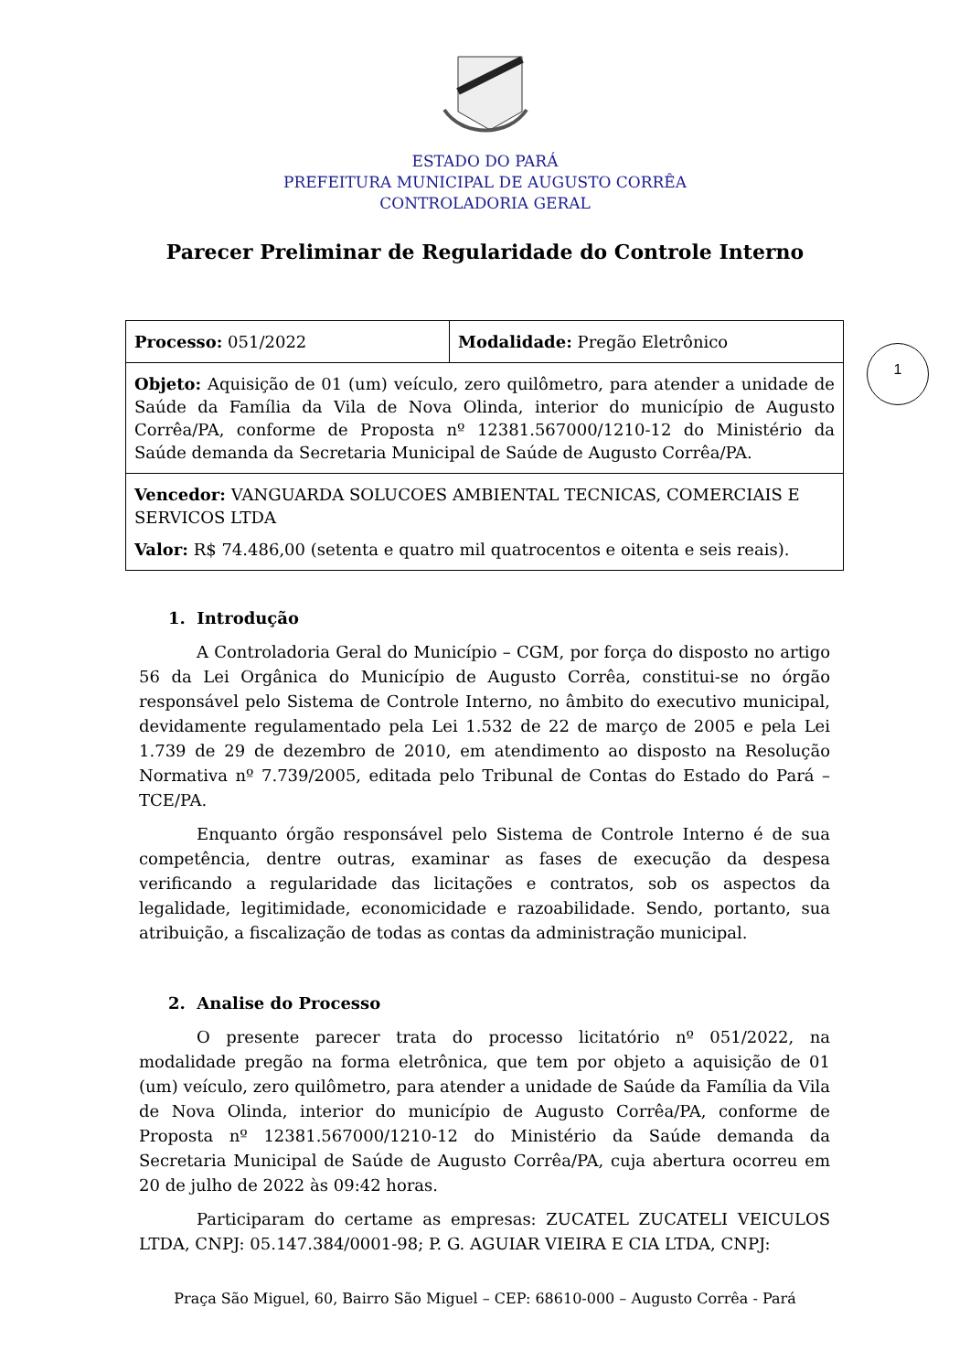ESTADO DO PARÁ
PREFEITURA MUNICIPAL DE AUGUSTO CORRÊA
CONTROLADORIA GERAL
Parecer Preliminar de Regularidade do Controle Interno
| Processo: 051/2022 | Modalidade: Pregão Eletrônico |
| Objeto: Aquisição de 01 (um) veículo, zero quilômetro, para atender a unidade de Saúde da Família da Vila de Nova Olinda, interior do município de Augusto Corrêa/PA, conforme de Proposta nº 12381.567000/1210-12 do Ministério da Saúde demanda da Secretaria Municipal de Saúde de Augusto Corrêa/PA. | |
| Vencedor: VANGUARDA SOLUCOES AMBIENTAL TECNICAS, COMERCIAIS E SERVICOS LTDA Valor: R$ 74.486,00 (setenta e quatro mil quatrocentos e oitenta e seis reais). | |
1
1. Introdução
A Controladoria Geral do Município – CGM, por força do disposto no artigo 56 da Lei Orgânica do Município de Augusto Corrêa, constitui-se no órgão responsável pelo Sistema de Controle Interno, no âmbito do executivo municipal, devidamente regulamentado pela Lei 1.532 de 22 de março de 2005 e pela Lei 1.739 de 29 de dezembro de 2010, em atendimento ao disposto na Resolução Normativa nº 7.739/2005, editada pelo Tribunal de Contas do Estado do Pará – TCE/PA.
Enquanto órgão responsável pelo Sistema de Controle Interno é de sua competência, dentre outras, examinar as fases de execução da despesa verificando a regularidade das licitações e contratos, sob os aspectos da legalidade, legitimidade, economicidade e razoabilidade. Sendo, portanto, sua atribuição, a fiscalização de todas as contas da administração municipal.
2. Analise do Processo
O presente parecer trata do processo licitatório nº 051/2022, na modalidade pregão na forma eletrônica, que tem por objeto a aquisição de 01 (um) veículo, zero quilômetro, para atender a unidade de Saúde da Família da Vila de Nova Olinda, interior do município de Augusto Corrêa/PA, conforme de Proposta nº 12381.567000/1210-12 do Ministério da Saúde demanda da Secretaria Municipal de Saúde de Augusto Corrêa/PA, cuja abertura ocorreu em 20 de julho de 2022 às 09:42 horas.
Participaram do certame as empresas: ZUCATEL ZUCATELI VEICULOS LTDA, CNPJ: 05.147.384/0001-98; P. G. AGUIAR VIEIRA E CIA LTDA, CNPJ:
Praça São Miguel, 60, Bairro São Miguel – CEP: 68610-000 – Augusto Corrêa - Pará